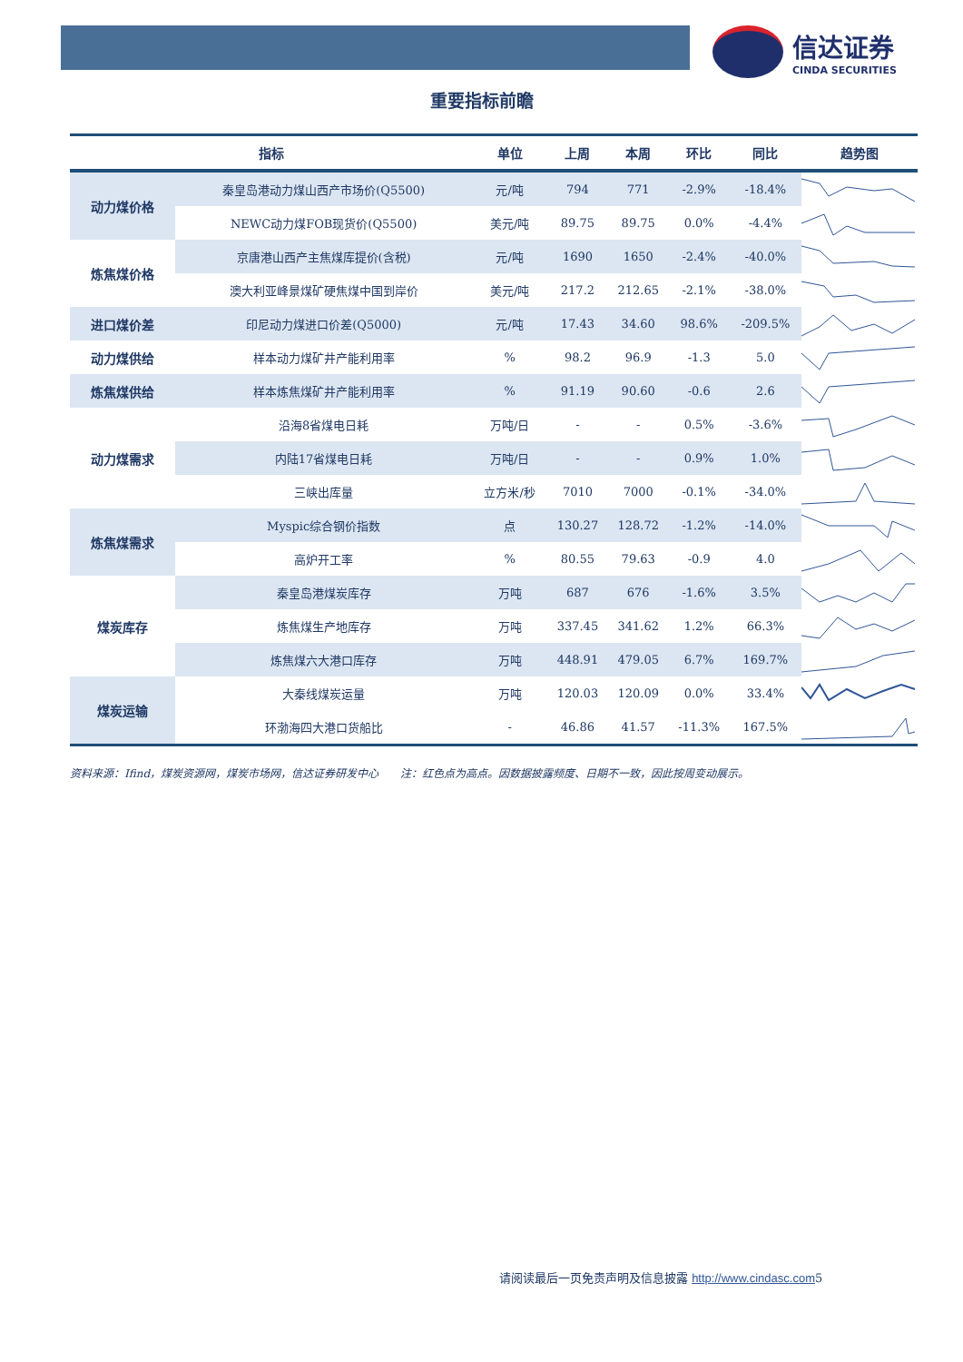信达证券
CINDA SECURITIES
重要指标前瞻
| 指标 | | 单位 | 上周 | 本周 | 环比 | 同比 | 趋势图 |
| --- | --- | --- | --- | --- | --- | --- | --- |
| 动力煤价格 | 秦皇岛港动力煤山西产市场价(Q5500) | 元/吨 | 794 | 771 | -2.9% | -18.4% | |
| | NEWC动力煤FOB现货价(Q5500) | 美元/吨 | 89.75 | 89.75 | 0.0% | -4.4% | |
| 炼焦煤价格 | 京唐港山西产主焦煤库提价(含税) | 元/吨 | 1690 | 1650 | -2.4% | -40.0% | |
| | 澳大利亚峰景煤矿硬焦煤中国到岸价 | 美元/吨 | 217.2 | 212.65 | -2.1% | -38.0% | |
| 进口煤价差 | 印尼动力煤进口价差(Q5000) | 元/吨 | 17.43 | 34.60 | 98.6% | -209.5% | |
| 动力煤供给 | 样本动力煤矿井产能利用率 | % | 98.2 | 96.9 | -1.3 | 5.0 | |
| 炼焦煤供给 | 样本炼焦煤矿井产能利用率 | % | 91.19 | 90.60 | -0.6 | 2.6 | |
| 动力煤需求 | 沿海8省煤电日耗 | 万吨/日 | - | - | 0.5% | -3.6% | |
| | 内陆17省煤电日耗 | 万吨/日 | - | - | 0.9% | 1.0% | |
| | 三峡出库量 | 立方米/秒 | 7010 | 7000 | -0.1% | -34.0% | |
| 炼焦煤需求 | Myspic综合钢价指数 | 点 | 130.27 | 128.72 | -1.2% | -14.0% | |
| | 高炉开工率 | % | 80.55 | 79.63 | -0.9 | 4.0 | |
| 煤炭库存 | 秦皇岛港煤炭库存 | 万吨 | 687 | 676 | -1.6% | 3.5% | |
| | 炼焦煤生产地库存 | 万吨 | 337.45 | 341.62 | 1.2% | 66.3% | |
| | 炼焦煤六大港口库存 | 万吨 | 448.91 | 479.05 | 6.7% | 169.7% | |
| 煤炭运输 | 大秦线煤炭运量 | 万吨 | 120.03 | 120.09 | 0.0% | 33.4% | |
| | 环渤海四大港口货船比 | - | 46.86 | 41.57 | -11.3% | 167.5% | |
资料来源：Ifind，煤炭资源网，煤炭市场网，信达证券研发中心　　注：红色点为高点。因数据披露频度、日期不一致，因此按周变动展示。
请阅读最后一页免责声明及信息披露 http://www.cindasc.com5